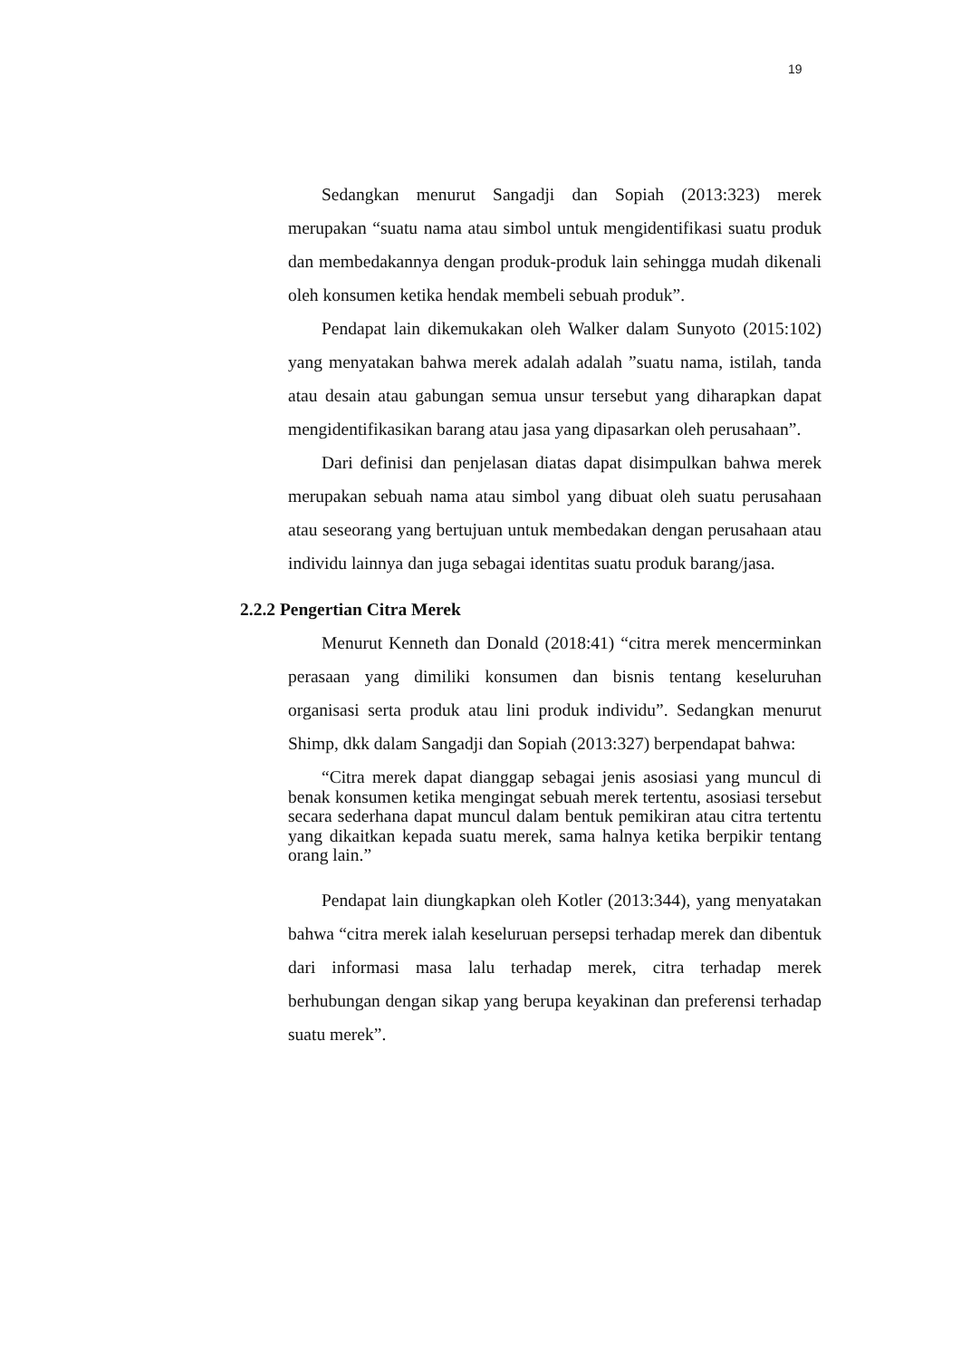19
Sedangkan menurut Sangadji dan Sopiah (2013:323) merek merupakan “suatu nama atau simbol untuk mengidentifikasi suatu produk dan membedakannya dengan produk-produk lain sehingga mudah dikenali oleh konsumen ketika hendak membeli sebuah produk”.
Pendapat lain dikemukakan oleh Walker dalam Sunyoto (2015:102) yang menyatakan bahwa merek adalah adalah ”suatu nama, istilah, tanda atau desain atau gabungan semua unsur tersebut yang diharapkan dapat mengidentifikasikan barang atau jasa yang dipasarkan oleh perusahaan”.
Dari definisi dan penjelasan diatas dapat disimpulkan bahwa merek merupakan sebuah nama atau simbol yang dibuat oleh suatu perusahaan atau seseorang yang bertujuan untuk membedakan dengan perusahaan atau individu lainnya dan juga sebagai identitas suatu produk barang/jasa.
2.2.2 Pengertian Citra Merek
Menurut Kenneth dan Donald (2018:41) “citra merek mencerminkan perasaan yang dimiliki konsumen dan bisnis tentang keseluruhan organisasi serta produk atau lini produk individu”. Sedangkan menurut Shimp, dkk dalam Sangadji dan Sopiah (2013:327) berpendapat bahwa:
“Citra merek dapat dianggap sebagai jenis asosiasi yang muncul di benak konsumen ketika mengingat sebuah merek tertentu, asosiasi tersebut secara sederhana dapat muncul dalam bentuk pemikiran atau citra tertentu yang dikaitkan kepada suatu merek, sama halnya ketika berpikir tentang orang lain.”
Pendapat lain diungkapkan oleh Kotler (2013:344), yang menyatakan bahwa “citra merek ialah keseluruan persepsi terhadap merek dan dibentuk dari informasi masa lalu terhadap merek, citra terhadap merek berhubungan dengan sikap yang berupa keyakinan dan preferensi terhadap suatu merek”.